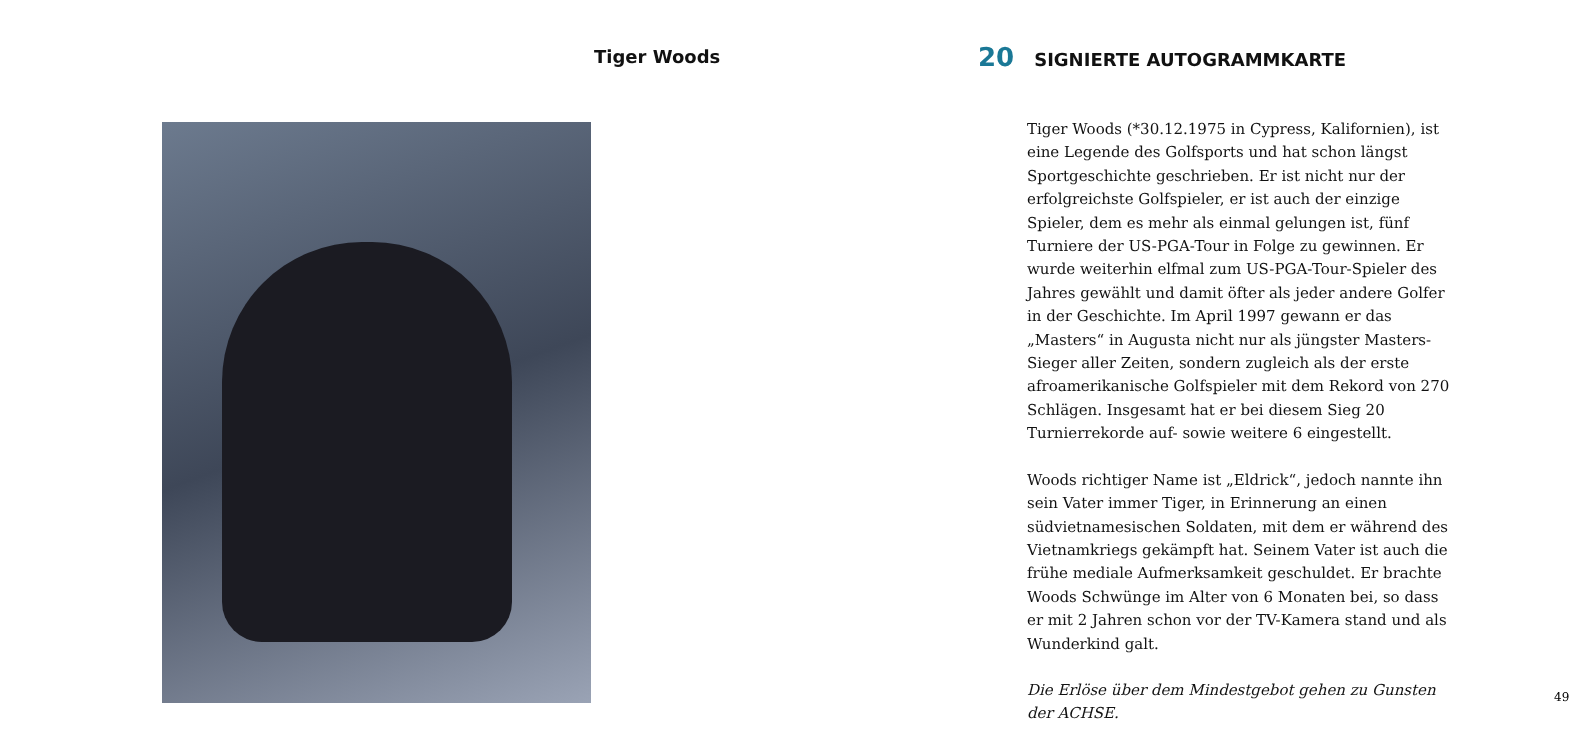Tiger Woods
49
20 SIGNIERTE AUTOGRAMMKARTE
Tiger Woods (*30.12.1975 in Cypress, Kalifornien), ist eine Legende des Golfsports und hat schon längst Sportgeschichte geschrieben. Er ist nicht nur der erfolgreichste Golfspieler, er ist auch der einzige Spieler, dem es mehr als einmal gelungen ist, fünf Turniere der US-PGA-Tour in Folge zu gewinnen. Er wurde weiterhin elfmal zum US-PGA-Tour-Spieler des Jahres gewählt und damit öfter als jeder andere Golfer in der Geschichte. Im April 1997 gewann er das „Masters“ in Augusta nicht nur als jüngster Masters-Sieger aller Zeiten, sondern zugleich als der erste afroamerikanische Golfspieler mit dem Rekord von 270 Schlägen. Insgesamt hat er bei diesem Sieg 20 Turnierrekorde auf- sowie weitere 6 eingestellt.
Woods richtiger Name ist „Eldrick“, jedoch nannte ihn sein Vater immer Tiger, in Erinnerung an einen südvietnamesischen Soldaten, mit dem er während des Vietnamkriegs gekämpft hat. Seinem Vater ist auch die frühe mediale Aufmerksamkeit geschuldet. Er brachte Woods Schwünge im Alter von 6 Monaten bei, so dass er mit 2 Jahren schon vor der TV-Kamera stand und als Wunderkind galt.
Die Erlöse über dem Mindestgebot gehen zu Gunsten der ACHSE.